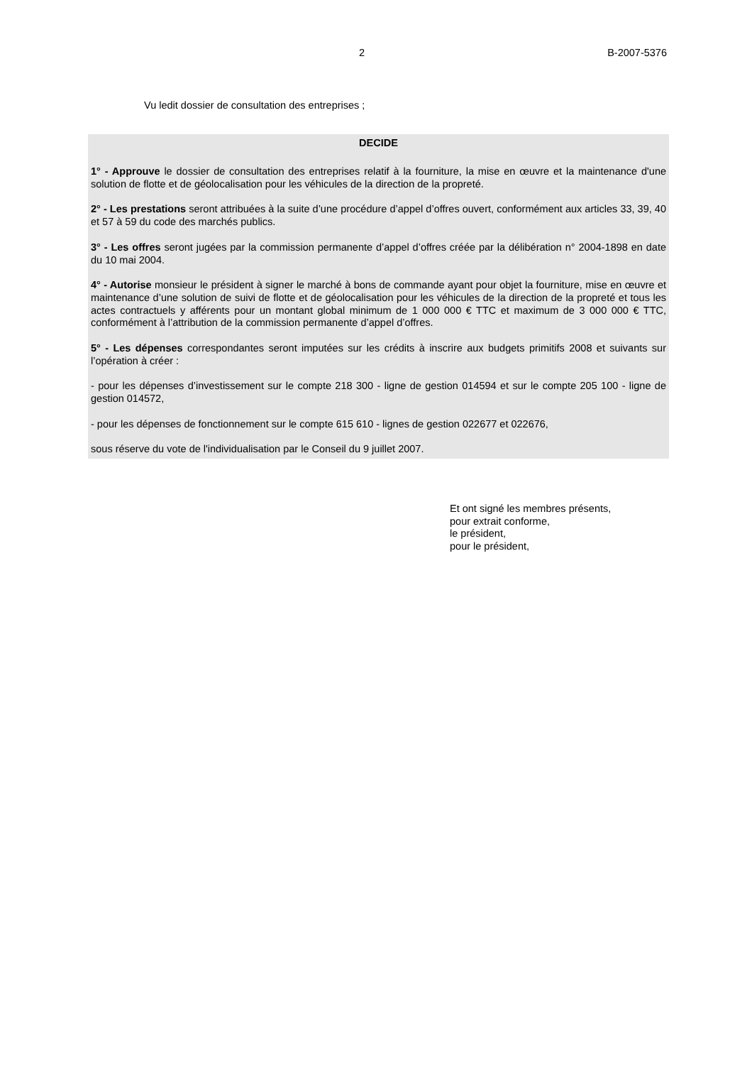2 B-2007-5376
Vu ledit dossier de consultation des entreprises ;
DECIDE
1° - Approuve le dossier de consultation des entreprises relatif à la fourniture, la mise en œuvre et la maintenance d'une solution de flotte et de géolocalisation pour les véhicules de la direction de la propreté.
2° - Les prestations seront attribuées à la suite d’une procédure d’appel d’offres ouvert, conformément aux articles 33, 39, 40 et 57 à 59 du code des marchés publics.
3° - Les offres seront jugées par la commission permanente d’appel d’offres créée par la délibération n° 2004-1898 en date du 10 mai 2004.
4° - Autorise monsieur le président à signer le marché à bons de commande ayant pour objet la fourniture, mise en œuvre et maintenance d’une solution de suivi de flotte et de géolocalisation pour les véhicules de la direction de la propreté et tous les actes contractuels y afférents pour un montant global minimum de 1 000 000 € TTC et maximum de 3 000 000 € TTC, conformément à l’attribution de la commission permanente d’appel d’offres.
5° - Les dépenses correspondantes seront imputées sur les crédits à inscrire aux budgets primitifs 2008 et suivants sur l’opération à créer :
- pour les dépenses d’investissement sur le compte 218 300 - ligne de gestion 014594 et sur le compte 205 100 - ligne de gestion 014572,
- pour les dépenses de fonctionnement sur le compte 615 610 - lignes de gestion 022677 et 022676,
sous réserve du vote de l'individualisation par le Conseil du 9 juillet 2007.
Et ont signé les membres présents,
pour extrait conforme,
le président,
pour le président,